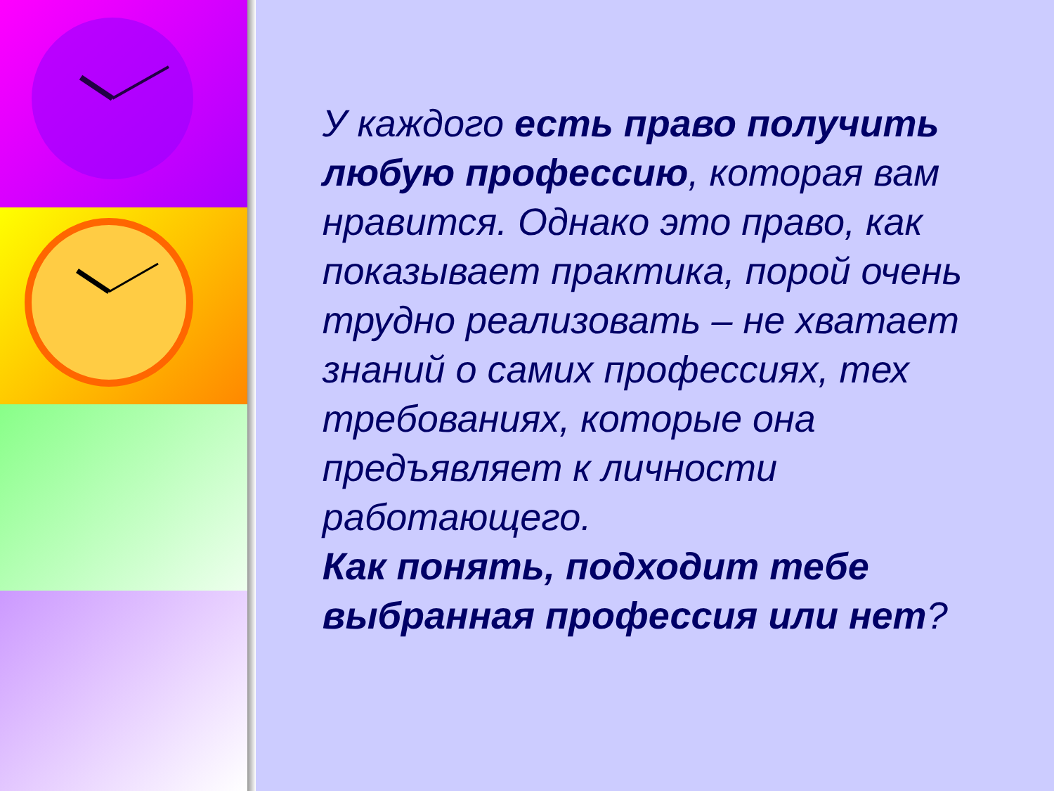У каждого есть право получить любую профессию, которая вам нравится. Однако это право, как показывает практика, порой очень трудно реализовать – не хватает знаний о самих профессиях, тех требованиях, которые она предъявляет к личности работающего.
Как понять, подходит тебе выбранная профессия или нет?